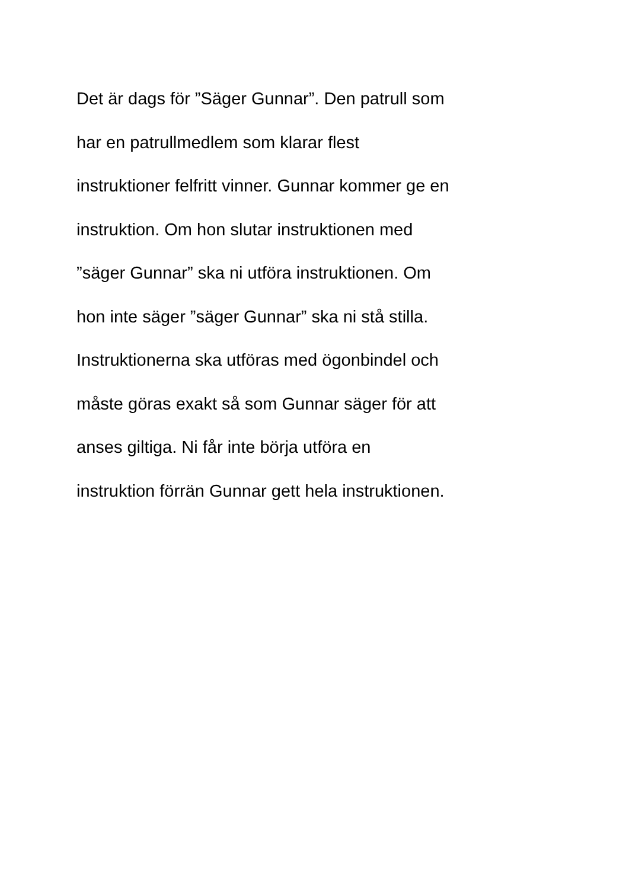Det är dags för ”Säger Gunnar”. Den patrull som
har en patrullmedlem som klarar flest
instruktioner felfritt vinner. Gunnar kommer ge en
instruktion. Om hon slutar instruktionen med
”säger Gunnar” ska ni utföra instruktionen. Om
hon inte säger ”säger Gunnar” ska ni stå stilla.
Instruktionerna ska utföras med ögonbindel och
måste göras exakt så som Gunnar säger för att
anses giltiga. Ni får inte börja utföra en
instruktion förrän Gunnar gett hela instruktionen.